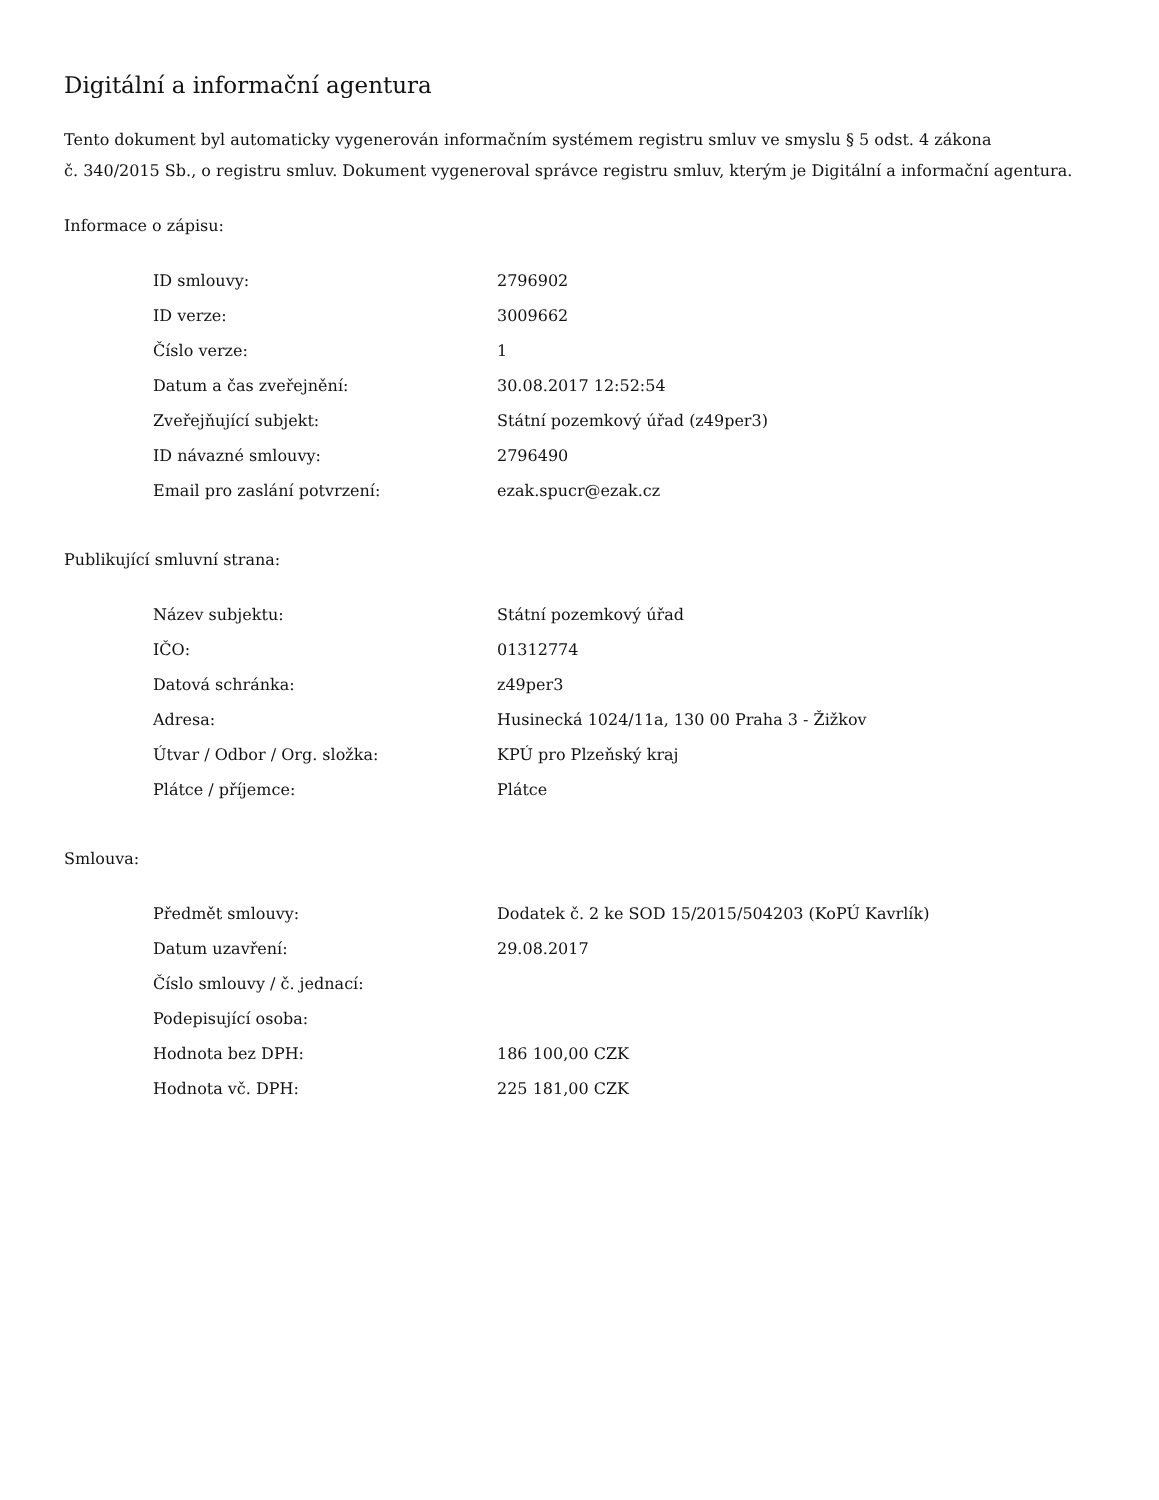Digitální a informační agentura
Tento dokument byl automaticky vygenerován informačním systémem registru smluv ve smyslu § 5 odst. 4 zákona
č. 340/2015 Sb., o registru smluv. Dokument vygeneroval správce registru smluv, kterým je Digitální a informační agentura.
Informace o zápisu:
| ID smlouvy: | 2796902 |
| ID verze: | 3009662 |
| Číslo verze: | 1 |
| Datum a čas zveřejnění: | 30.08.2017 12:52:54 |
| Zveřejňující subjekt: | Státní pozemkový úřad (z49per3) |
| ID návazné smlouvy: | 2796490 |
| Email pro zaslání potvrzení: | ezak.spucr@ezak.cz |
Publikující smluvní strana:
| Název subjektu: | Státní pozemkový úřad |
| IČO: | 01312774 |
| Datová schránka: | z49per3 |
| Adresa: | Husinecká 1024/11a, 130 00 Praha 3 - Žižkov |
| Útvar / Odbor / Org. složka: | KPÚ pro Plzeňský kraj |
| Plátce / příjemce: | Plátce |
Smlouva:
| Předmět smlouvy: | Dodatek č. 2 ke SOD 15/2015/504203 (KoPÚ Kavrlík) |
| Datum uzavření: | 29.08.2017 |
| Číslo smlouvy / č. jednací: | |
| Podepisující osoba: | |
| Hodnota bez DPH: | 186 100,00 CZK |
| Hodnota vč. DPH: | 225 181,00 CZK |